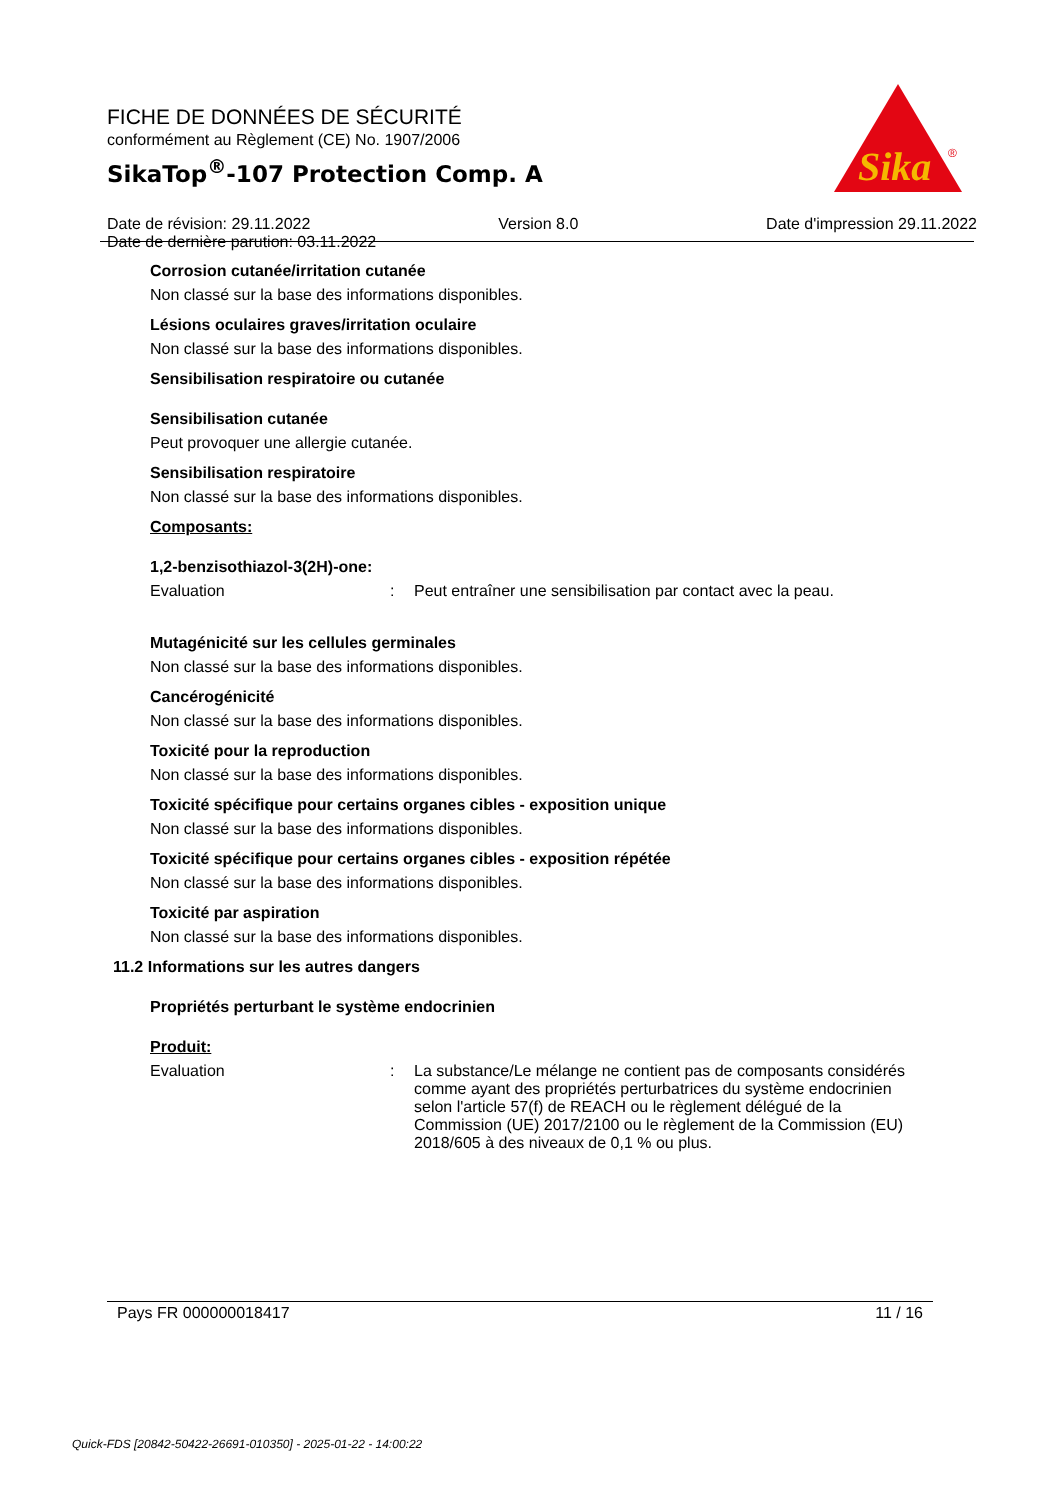FICHE DE DONNÉES DE SÉCURITÉ
conformément au Règlement (CE) No. 1907/2006
SikaTop<sup>®</sup>-107 Protection Comp. A
Date de révision: 29.11.2022 Version 8.0 Date d'impression 29.11.2022
Date de dernière parution: 03.11.2022
Sika
®
Corrosion cutanée/irritation cutanée
Non classé sur la base des informations disponibles.
Lésions oculaires graves/irritation oculaire
Non classé sur la base des informations disponibles.
Sensibilisation respiratoire ou cutanée
Sensibilisation cutanée
Peut provoquer une allergie cutanée.
Sensibilisation respiratoire
Non classé sur la base des informations disponibles.
Composants:
1,2-benzisothiazol-3(2H)-one:
Evaluation: Peut entraîner une sensibilisation par contact avec la peau.
Mutagénicité sur les cellules germinales
Non classé sur la base des informations disponibles.
Cancérogénicité
Non classé sur la base des informations disponibles.
Toxicité pour la reproduction
Non classé sur la base des informations disponibles.
Toxicité spécifique pour certains organes cibles - exposition unique
Non classé sur la base des informations disponibles.
Toxicité spécifique pour certains organes cibles - exposition répétée
Non classé sur la base des informations disponibles.
Toxicité par aspiration
Non classé sur la base des informations disponibles.
11.2 Informations sur les autres dangers
Propriétés perturbant le système endocrinien
Produit:
Evaluation: La substance/Le mélange ne contient pas de composants considérés comme ayant des propriétés perturbatrices du système endocrinien selon l'article 57(f) de REACH ou le règlement délégué de la Commission (UE) 2017/2100 ou le règlement de la Commission (EU) 2018/605 à des niveaux de 0,1 % ou plus.
Pays FR 000000018417 11 / 16
Quick-FDS [20842-50422-26691-010350] - 2025-01-22 - 14:00:22